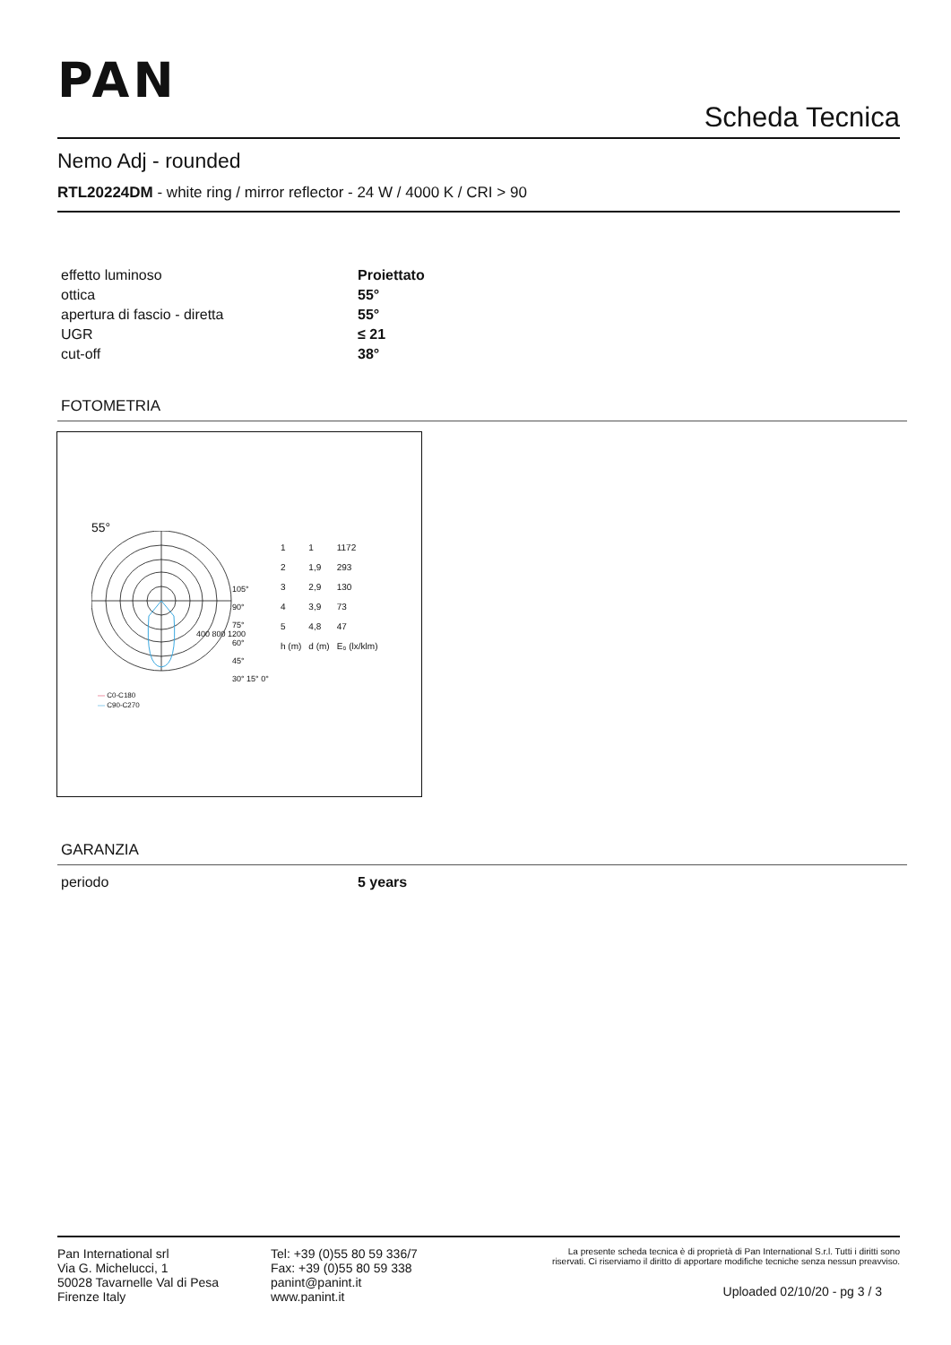PAN
Scheda Tecnica
Nemo Adj - rounded
RTL20224DM - white ring / mirror reflector - 24 W / 4000 K / CRI > 90
| effetto luminoso | Proiettato |
| ottica | 55° |
| apertura di fascio - diretta | 55° |
| UGR | ≤ 21 |
| cut-off | 38° |
FOTOMETRIA
55°
105°
90°
75°
60°
45°
30° 15° 0°
400 800 1200
— C0-C180
— C90-C270
| 1 | 1 | 1172 |
| 2 | 1,9 | 293 |
| 3 | 2,9 | 130 |
| 4 | 3,9 | 73 |
| 5 | 4,8 | 47 |
| h (m) | d (m) | E₀ (lx/klm) |
GARANZIA
| periodo | 5 years |
Pan International srl
Via G. Michelucci, 1
50028 Tavarnelle Val di Pesa
Firenze Italy
Tel: +39 (0)55 80 59 336/7
Fax: +39 (0)55 80 59 338
panint@panint.it
www.panint.it
La presente scheda tecnica è di proprietà di Pan International S.r.l. Tutti i diritti sono riservati. Ci riserviamo il diritto di apportare modifiche tecniche senza nessun preavviso.
Uploaded 02/10/20 - pg 3 / 3